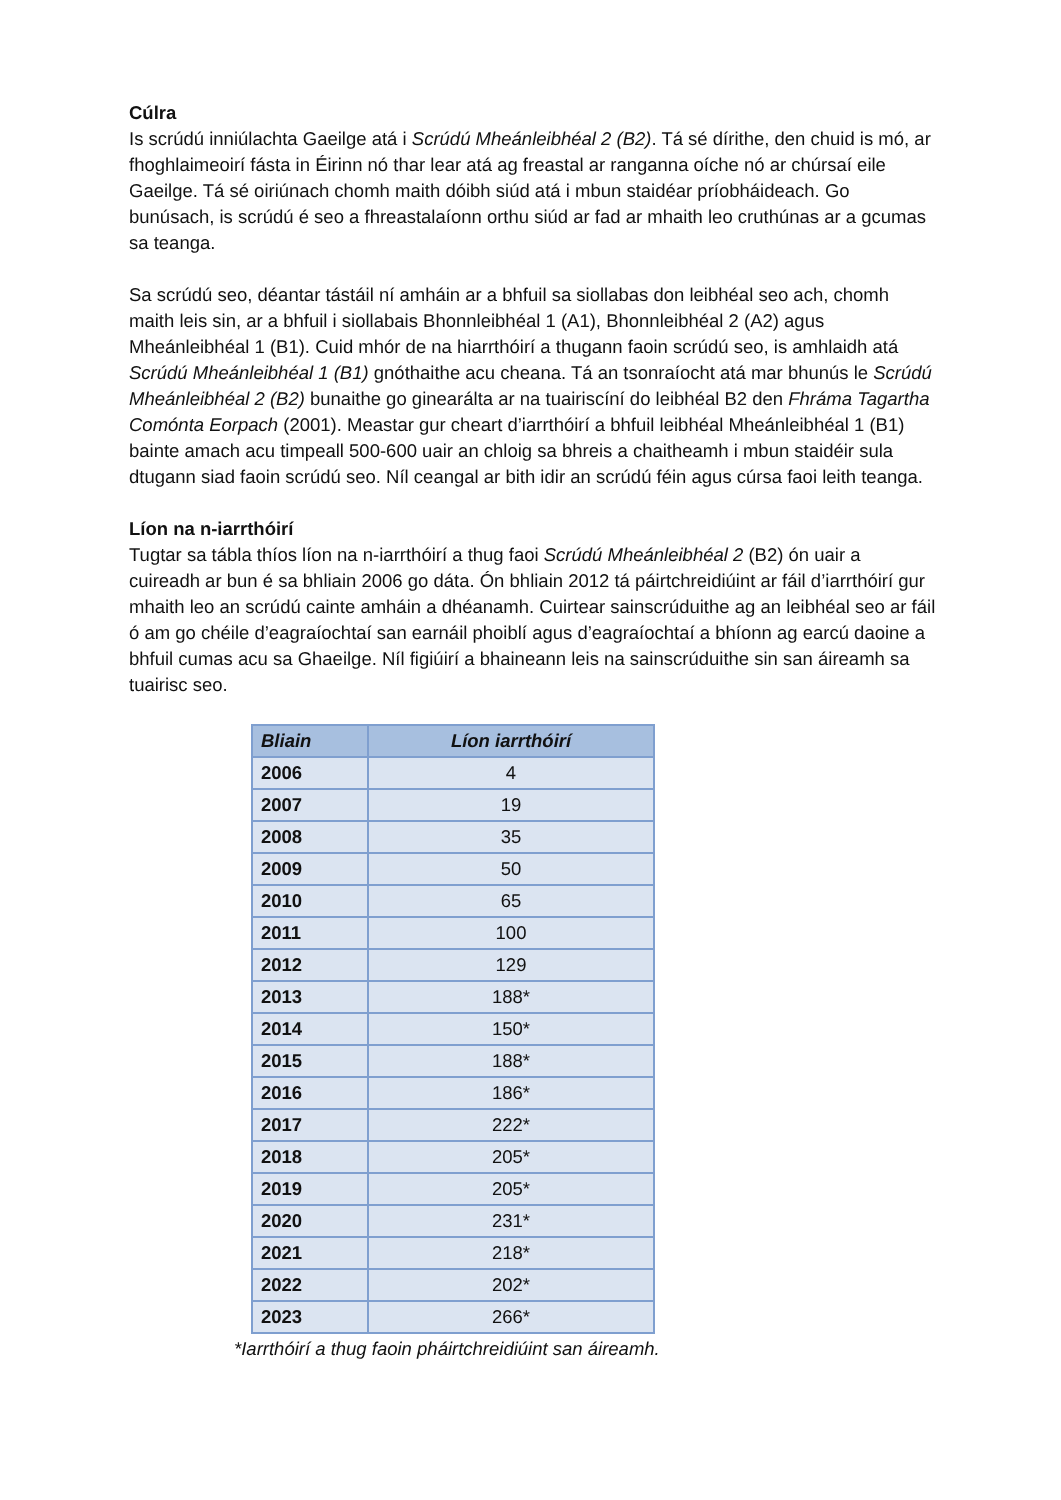Cúlra
Is scrúdú inniúlachta Gaeilge atá i Scrúdú Mheánleibhéal 2 (B2). Tá sé dírithe, den chuid is mó, ar fhoghlaimeoirí fásta in Éirinn nó thar lear atá ag freastal ar ranganna oíche nó ar chúrsaí eile Gaeilge. Tá sé oiriúnach chomh maith dóibh siúd atá i mbun staidéar príobháideach. Go bunúsach, is scrúdú é seo a fhreastalaíonn orthu siúd ar fad ar mhaith leo cruthúnas ar a gcumas sa teanga.
Sa scrúdú seo, déantar tástáil ní amháin ar a bhfuil sa siollabas don leibhéal seo ach, chomh maith leis sin, ar a bhfuil i siollabais Bhonnleibhéal 1 (A1), Bhonnleibhéal 2 (A2) agus Mheánleibhéal 1 (B1). Cuid mhór de na hiarrthóirí a thugann faoin scrúdú seo, is amhlaidh atá Scrúdú Mheánleibhéal 1 (B1) gnóthaithe acu cheana. Tá an tsonraíocht atá mar bhunús le Scrúdú Mheánleibhéal 2 (B2) bunaithe go ginearálta ar na tuairiscíní do leibhéal B2 den Fhráma Tagartha Comónta Eorpach (2001). Meastar gur cheart d’iarrthóirí a bhfuil leibhéal Mheánleibhéal 1 (B1) bainte amach acu timpeall 500-600 uair an chloig sa bhreis a chaitheamh i mbun staidéir sula dtugann siad faoin scrúdú seo. Níl ceangal ar bith idir an scrúdú féin agus cúrsa faoi leith teanga.
Líon na n-iarrthóirí
Tugtar sa tábla thíos líon na n-iarrthóirí a thug faoi Scrúdú Mheánleibhéal 2 (B2) ón uair a cuireadh ar bun é sa bhliain 2006 go dáta. Ón bhliain 2012 tá páirtchreidiúint ar fáil d’iarrthóirí gur mhaith leo an scrúdú cainte amháin a dhéanamh. Cuirtear sainscrúduithe ag an leibhéal seo ar fáil ó am go chéile d’eagraíochtaí san earnáil phoiblí agus d’eagraíochtaí a bhíonn ag earcú daoine a bhfuil cumas acu sa Ghaeilge. Níl figiúirí a bhaineann leis na sainscrúduithe sin san áireamh sa tuairisc seo.
| Bliain | Líon iarrthóirí |
| --- | --- |
| 2006 | 4 |
| 2007 | 19 |
| 2008 | 35 |
| 2009 | 50 |
| 2010 | 65 |
| 2011 | 100 |
| 2012 | 129 |
| 2013 | 188* |
| 2014 | 150* |
| 2015 | 188* |
| 2016 | 186* |
| 2017 | 222* |
| 2018 | 205* |
| 2019 | 205* |
| 2020 | 231* |
| 2021 | 218* |
| 2022 | 202* |
| 2023 | 266* |
*Iarrthóirí a thug faoin pháirtchreidiúint san áireamh.